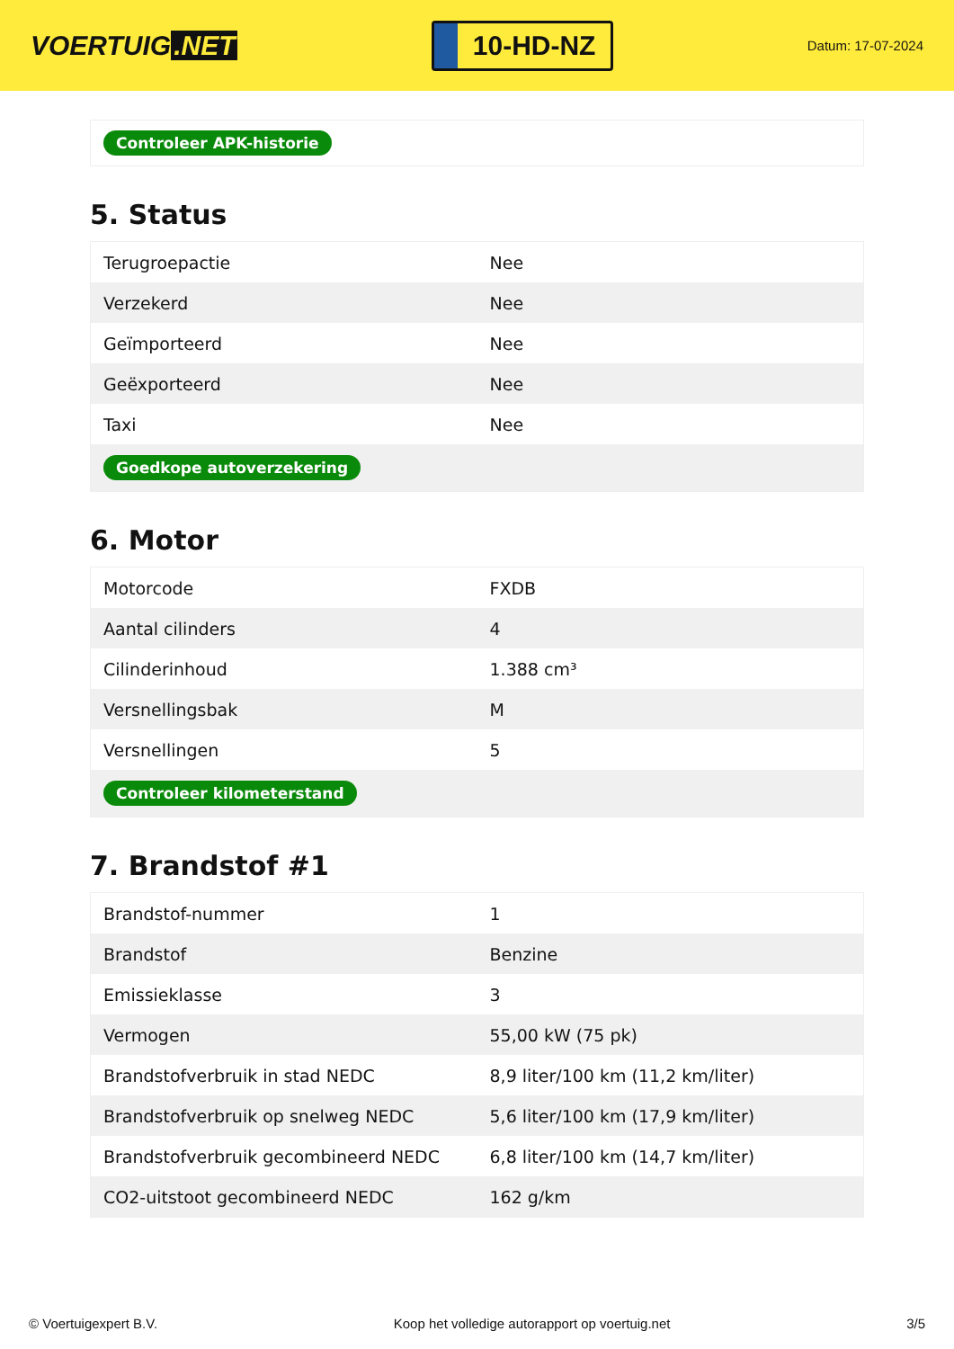VOERTUIG.NET
10-HD-NZ
Datum: 17-07-2024
| Controleer APK-historie |
5. Status
| Terugroepactie | Nee |
| Verzekerd | Nee |
| Geïmporteerd | Nee |
| Geëxporteerd | Nee |
| Taxi | Nee |
| Goedkope autoverzekering | |
6. Motor
| Motorcode | FXDB |
| Aantal cilinders | 4 |
| Cilinderinhoud | 1.388 cm³ |
| Versnellingsbak | M |
| Versnellingen | 5 |
| Controleer kilometerstand | |
7. Brandstof #1
| Brandstof-nummer | 1 |
| Brandstof | Benzine |
| Emissieklasse | 3 |
| Vermogen | 55,00 kW (75 pk) |
| Brandstofverbruik in stad NEDC | 8,9 liter/100 km (11,2 km/liter) |
| Brandstofverbruik op snelweg NEDC | 5,6 liter/100 km (17,9 km/liter) |
| Brandstofverbruik gecombineerd NEDC | 6,8 liter/100 km (14,7 km/liter) |
| CO2-uitstoot gecombineerd NEDC | 162 g/km |
© Voertuigexpert B.V. Koop het volledige autorapport op voertuig.net 3/5